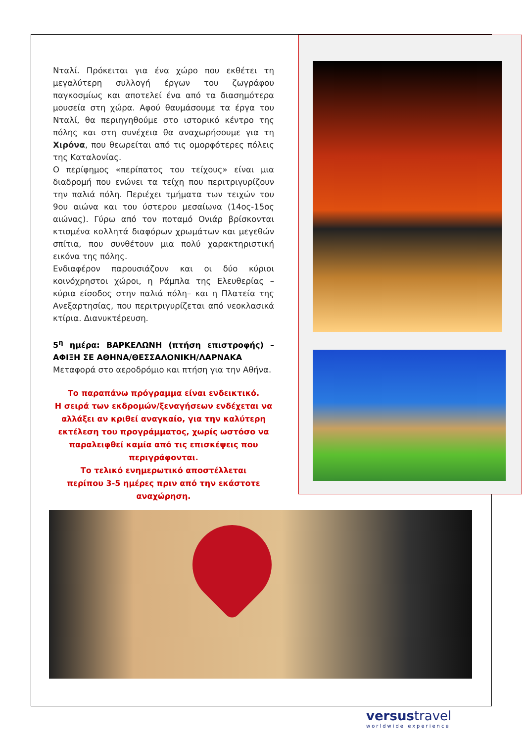Νταλί. Πρόκειται για ένα χώρο που εκθέτει τη μεγαλύτερη συλλογή έργων του ζωγράφου παγκοσμίως και αποτελεί ένα από τα διασημότερα μουσεία στη χώρα. Αφού θαυμάσουμε τα έργα του Νταλί, θα περιηγηθούμε στο ιστορικό κέντρο της πόλης και στη συνέχεια θα αναχωρήσουμε για τη Χιρόνα, που θεωρείται από τις ομορφότερες πόλεις της Καταλονίας.
Ο περίφημος «περίπατος του τείχους» είναι μια διαδρομή που ενώνει τα τείχη που περιτριγυρίζουν την παλιά πόλη. Περιέχει τμήματα των τειχών του 9ου αιώνα και του ύστερου μεσαίωνα (14ος-15ος αιώνας). Γύρω από τον ποταμό Ονιάρ βρίσκονται κτισμένα κολλητά διαφόρων χρωμάτων και μεγεθών σπίτια, που συνθέτουν μια πολύ χαρακτηριστική εικόνα της πόλης.
Ενδιαφέρον παρουσιάζουν και οι δύο κύριοι κοινόχρηστοι χώροι, η Ράμπλα της Ελευθερίας –κύρια είσοδος στην παλιά πόλη– και η Πλατεία της Ανεξαρτησίας, που περιτριγυρίζεται από νεοκλασικά κτίρια. Διανυκτέρευση.
5<sup>η</sup> ημέρα: ΒΑΡΚΕΛΩΝΗ (πτήση επιστροφής) – ΑΦΙΞΗ ΣΕ ΑΘΗΝΑ/ΘΕΣΣΑΛΟΝΙΚΗ/ΛΑΡΝΑΚΑ
Μεταφορά στο αεροδρόμιο και πτήση για την Αθήνα.
Το παραπάνω πρόγραμμα είναι ενδεικτικό.
Η σειρά των εκδρομών/ξεναγήσεων ενδέχεται να αλλάξει αν κριθεί αναγκαίο, για την καλύτερη εκτέλεση του προγράμματος, χωρίς ωστόσο να παραλειφθεί καμία από τις επισκέψεις που περιγράφονται.
Το τελικό ενημερωτικό αποστέλλεται
περίπου 3-5 ημέρες πριν από την εκάστοτε αναχώρηση.
versustravel
worldwide experience